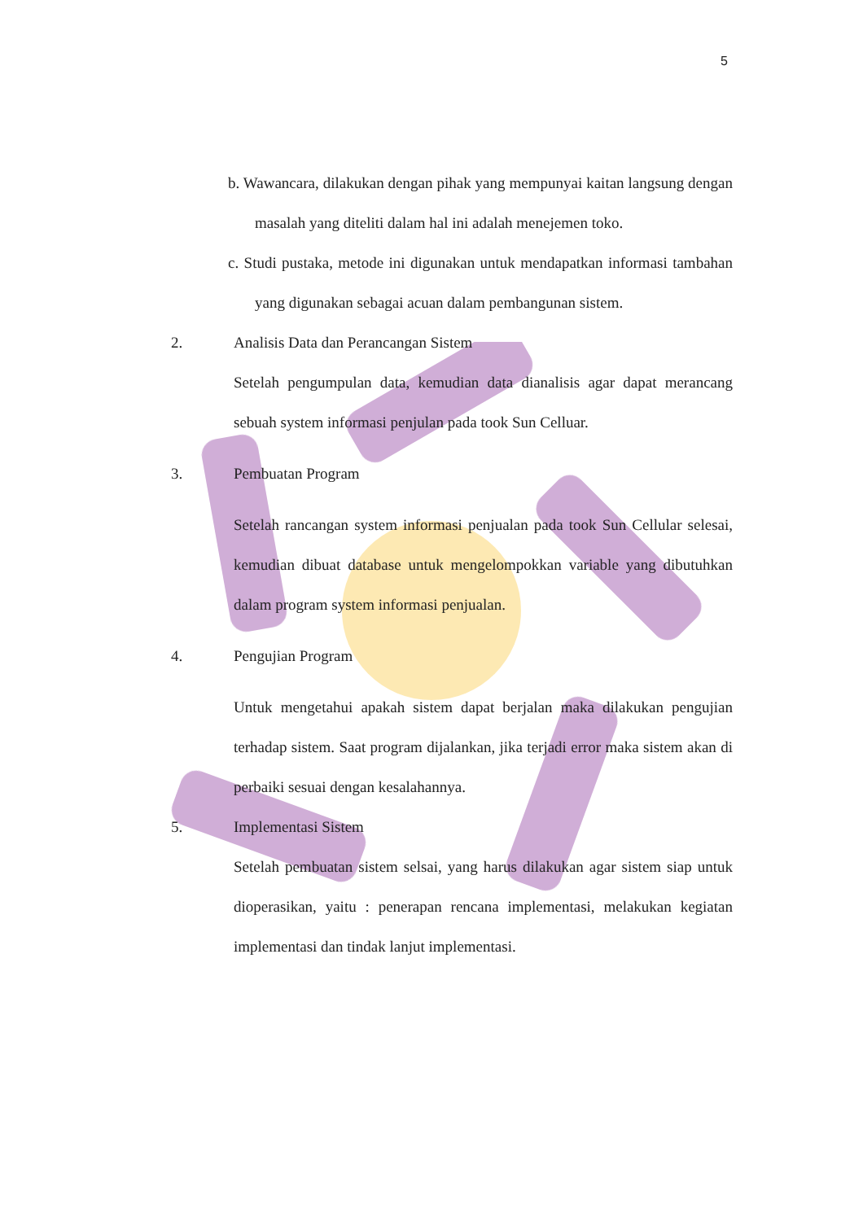5
b. Wawancara, dilakukan dengan pihak yang mempunyai kaitan langsung dengan masalah yang diteliti dalam hal ini adalah menejemen toko.
c. Studi pustaka, metode ini digunakan untuk mendapatkan informasi tambahan yang digunakan sebagai acuan dalam pembangunan sistem.
2. Analisis Data dan Perancangan Sistem
Setelah pengumpulan data, kemudian data dianalisis agar dapat merancang sebuah system informasi penjulan pada took Sun Celluar.
3. Pembuatan Program
Setelah rancangan system informasi penjualan pada took Sun Cellular selesai, kemudian dibuat database untuk mengelompokkan variable yang dibutuhkan dalam program system informasi penjualan.
4. Pengujian Program
Untuk mengetahui apakah sistem dapat berjalan maka dilakukan pengujian terhadap sistem. Saat program dijalankan, jika terjadi error maka sistem akan di perbaiki sesuai dengan kesalahannya.
5. Implementasi Sistem
Setelah pembuatan sistem selsai, yang harus dilakukan agar sistem siap untuk dioperasikan, yaitu : penerapan rencana implementasi, melakukan kegiatan implementasi dan tindak lanjut implementasi.